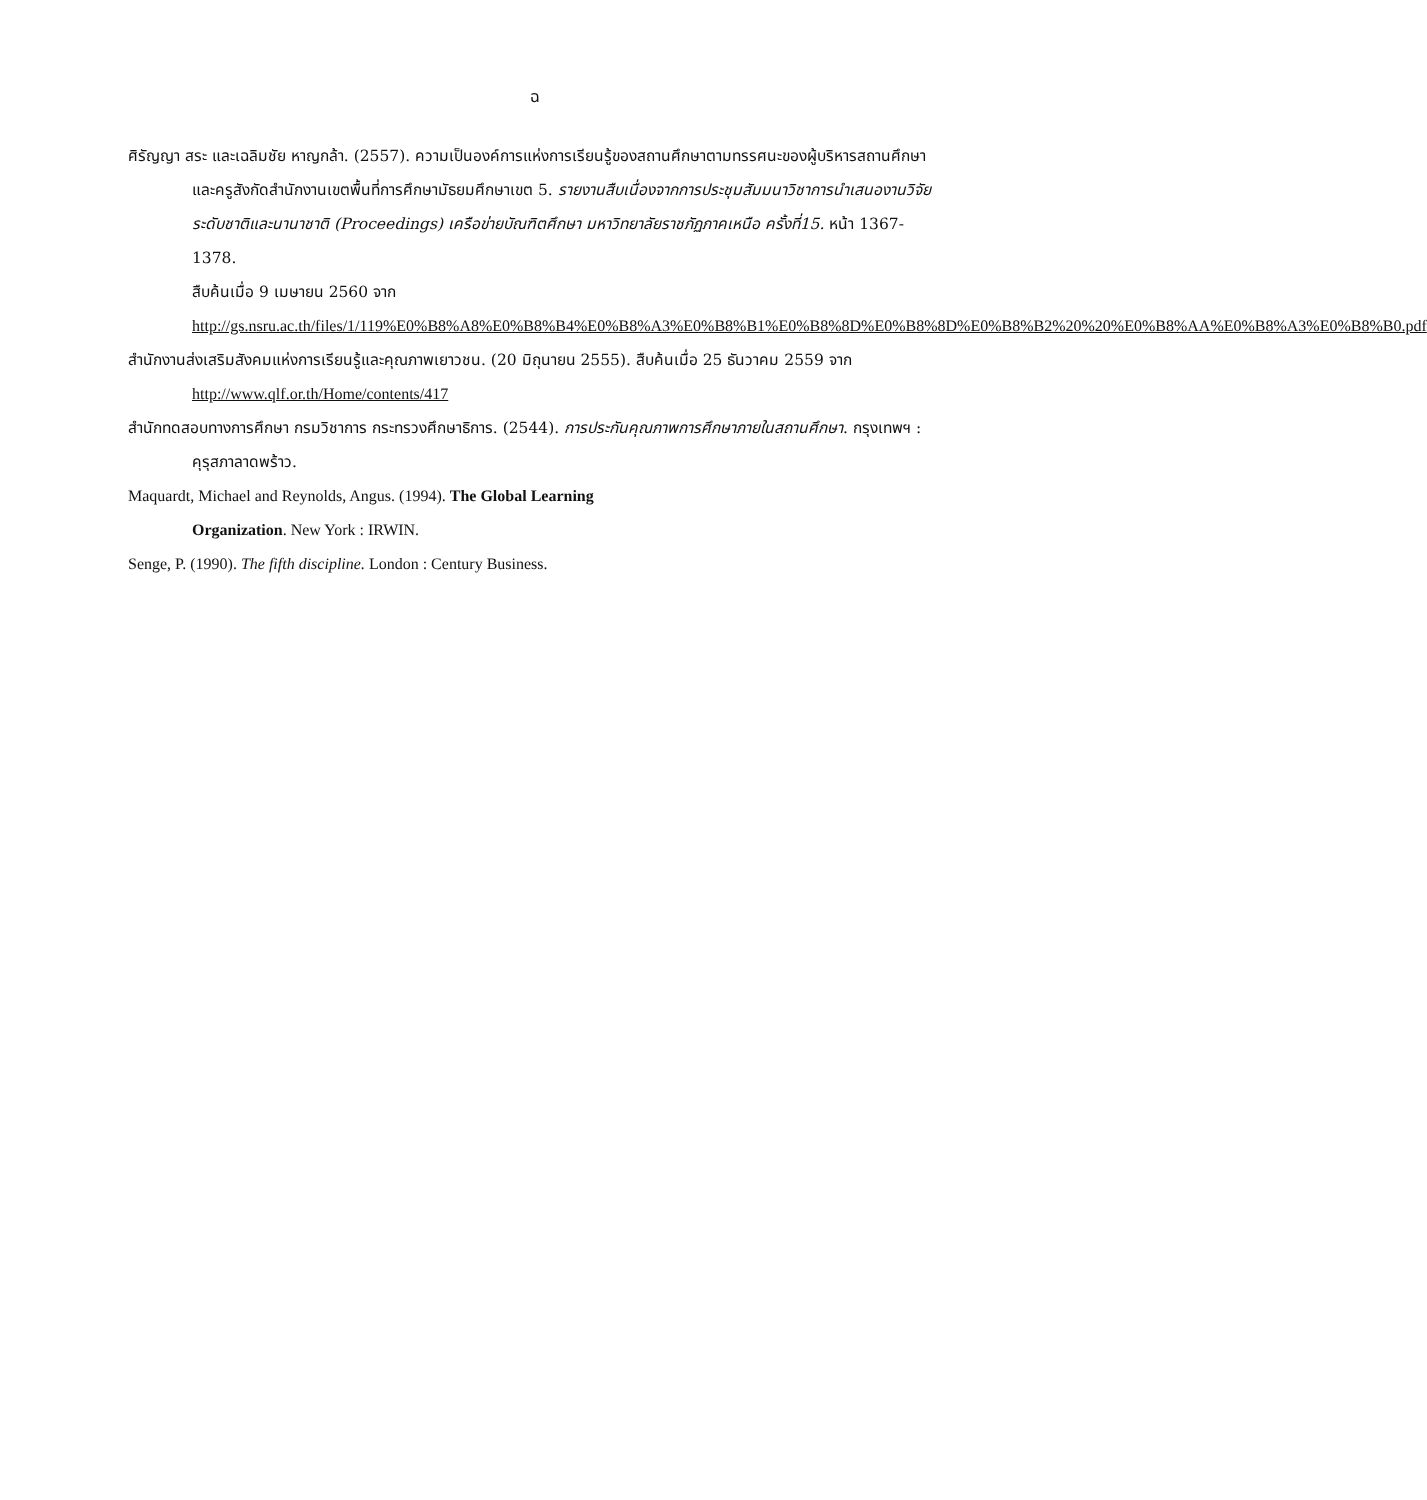ฉ
ศิรัญญา สระ และเฉลิมชัย หาญกล้า. (2557). ความเป็นองค์การแห่งการเรียนรู้ของสถานศึกษาตามทรรศนะของผู้บริหารสถานศึกษาและครูสังกัดสำนักงานเขตพื้นที่การศึกษามัธยมศึกษาเขต 5. รายงานสืบเนื่องจากการประชุมสัมมนาวิชาการนำเสนองานวิจัยระดับชาติและนานาชาติ (Proceedings) เครือข่ายบัณฑิตศึกษา มหาวิทยาลัยราชภัฏภาคเหนือ ครั้งที่15. หน้า 1367-1378.
สืบค้นเมื่อ 9 เมษายน 2560 จาก
http://gs.nsru.ac.th/files/1/119%E0%B8%A8%E0%B8%B4%E0%B8%A3%E0%B8%B1%E0%B8%8D%E0%B8%8D%E0%B8%B2%20%20%E0%B8%AA%E0%B8%A3%E0%B8%B0.pdf
สำนักงานส่งเสริมสังคมแห่งการเรียนรู้และคุณภาพเยาวชน. (20 มิถุนายน 2555). สืบค้นเมื่อ 25 ธันวาคม 2559 จาก http://www.qlf.or.th/Home/contents/417
สำนักทดสอบทางการศึกษา กรมวิชาการ กระทรวงศึกษาธิการ. (2544). การประกันคุณภาพการศึกษาภายในสถานศึกษา. กรุงเทพฯ : คุรุสภาลาดพร้าว.
Maquardt, Michael and Reynolds, Angus. (1994). The Global Learning
Organization. New York : IRWIN.
Senge, P. (1990). The fifth discipline. London : Century Business.